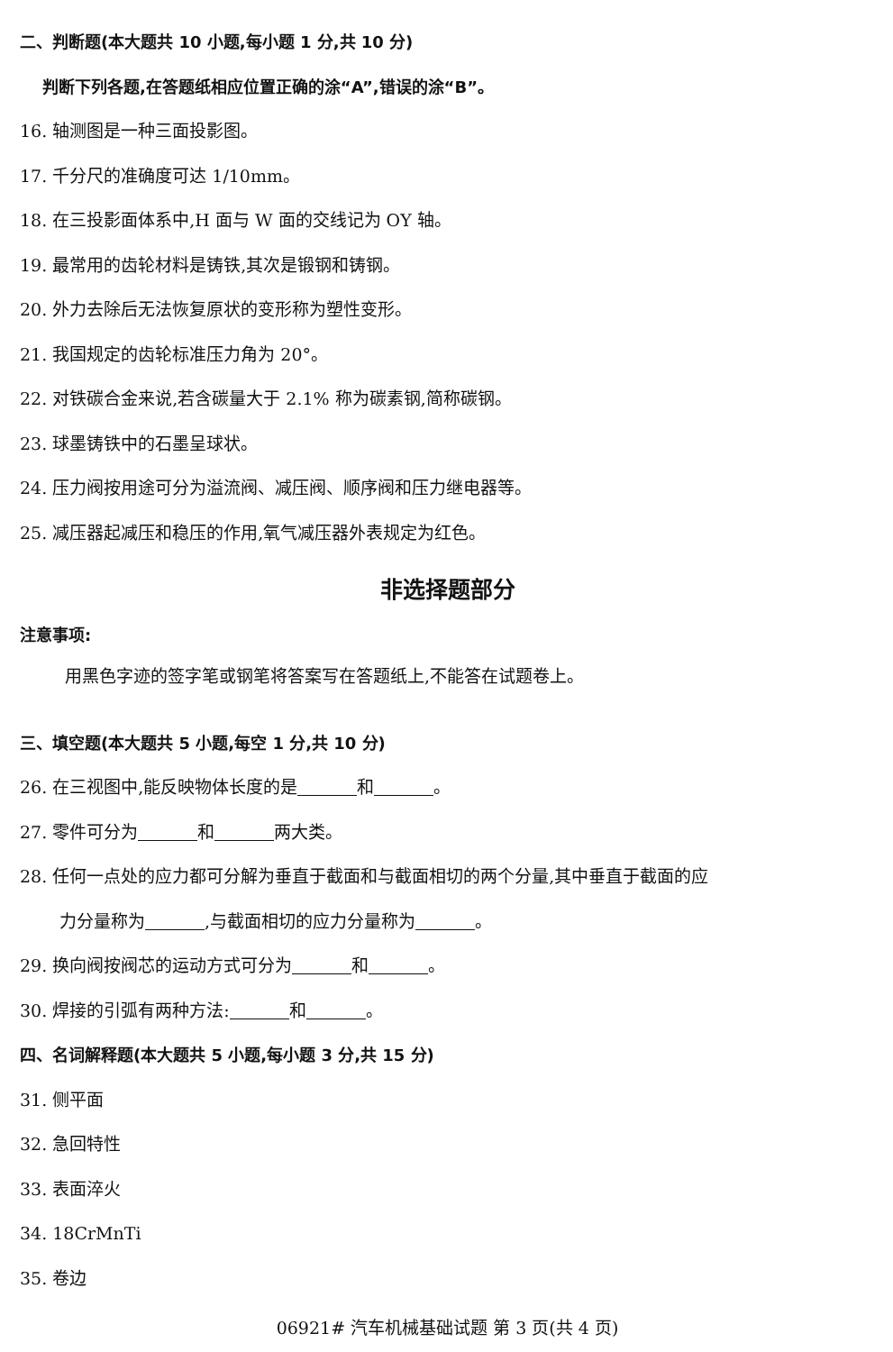二、判断题(本大题共 10 小题,每小题 1 分,共 10 分)
判断下列各题,在答题纸相应位置正确的涂“A”,错误的涂“B”。
16. 轴测图是一种三面投影图。
17. 千分尺的准确度可达 1/10mm。
18. 在三投影面体系中,H 面与 W 面的交线记为 OY 轴。
19. 最常用的齿轮材料是铸铁,其次是锻钢和铸钢。
20. 外力去除后无法恢复原状的变形称为塑性变形。
21. 我国规定的齿轮标准压力角为 20°。
22. 对铁碳合金来说,若含碳量大于 2.1% 称为碳素钢,简称碳钢。
23. 球墨铸铁中的石墨呈球状。
24. 压力阀按用途可分为溢流阀、减压阀、顺序阀和压力继电器等。
25. 减压器起减压和稳压的作用,氧气减压器外表规定为红色。
非选择题部分
注意事项:
用黑色字迹的签字笔或钢笔将答案写在答题纸上,不能答在试题卷上。
三、填空题(本大题共 5 小题,每空 1 分,共 10 分)
26. 在三视图中,能反映物体长度的是 和 。
27. 零件可分为 和 两大类。
28. 任何一点处的应力都可分解为垂直于截面和与截面相切的两个分量,其中垂直于截面的应
力分量称为 ,与截面相切的应力分量称为 。
29. 换向阀按阀芯的运动方式可分为 和 。
30. 焊接的引弧有两种方法: 和 。
四、名词解释题(本大题共 5 小题,每小题 3 分,共 15 分)
31. 侧平面
32. 急回特性
33. 表面淬火
34. 18CrMnTi
35. 卷边
06921# 汽车机械基础试题 第 3 页(共 4 页)